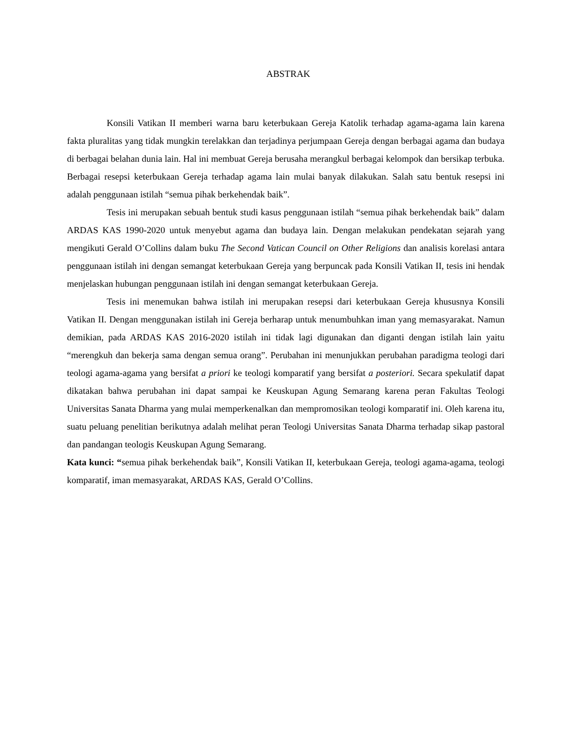ABSTRAK
Konsili Vatikan II memberi warna baru keterbukaan Gereja Katolik terhadap agama-agama lain karena fakta pluralitas yang tidak mungkin terelakkan dan terjadinya perjumpaan Gereja dengan berbagai agama dan budaya di berbagai belahan dunia lain. Hal ini membuat Gereja berusaha merangkul berbagai kelompok dan bersikap terbuka. Berbagai resepsi keterbukaan Gereja terhadap agama lain mulai banyak dilakukan. Salah satu bentuk resepsi ini adalah penggunaan istilah “semua pihak berkehendak baik”.
Tesis ini merupakan sebuah bentuk studi kasus penggunaan istilah “semua pihak berkehendak baik” dalam ARDAS KAS 1990-2020 untuk menyebut agama dan budaya lain. Dengan melakukan pendekatan sejarah yang mengikuti Gerald O’Collins dalam buku The Second Vatican Council on Other Religions dan analisis korelasi antara penggunaan istilah ini dengan semangat keterbukaan Gereja yang berpuncak pada Konsili Vatikan II, tesis ini hendak menjelaskan hubungan penggunaan istilah ini dengan semangat keterbukaan Gereja.
Tesis ini menemukan bahwa istilah ini merupakan resepsi dari keterbukaan Gereja khususnya Konsili Vatikan II. Dengan menggunakan istilah ini Gereja berharap untuk menumbuhkan iman yang memasyarakat. Namun demikian, pada ARDAS KAS 2016-2020 istilah ini tidak lagi digunakan dan diganti dengan istilah lain yaitu “merengkuh dan bekerja sama dengan semua orang”. Perubahan ini menunjukkan perubahan paradigma teologi dari teologi agama-agama yang bersifat a priori ke teologi komparatif yang bersifat a posteriori. Secara spekulatif dapat dikatakan bahwa perubahan ini dapat sampai ke Keuskupan Agung Semarang karena peran Fakultas Teologi Universitas Sanata Dharma yang mulai memperkenalkan dan mempromosikan teologi komparatif ini. Oleh karena itu, suatu peluang penelitian berikutnya adalah melihat peran Teologi Universitas Sanata Dharma terhadap sikap pastoral dan pandangan teologis Keuskupan Agung Semarang.
Kata kunci: “semua pihak berkehendak baik”, Konsili Vatikan II, keterbukaan Gereja, teologi agama-agama, teologi komparatif, iman memasyarakat, ARDAS KAS, Gerald O’Collins.